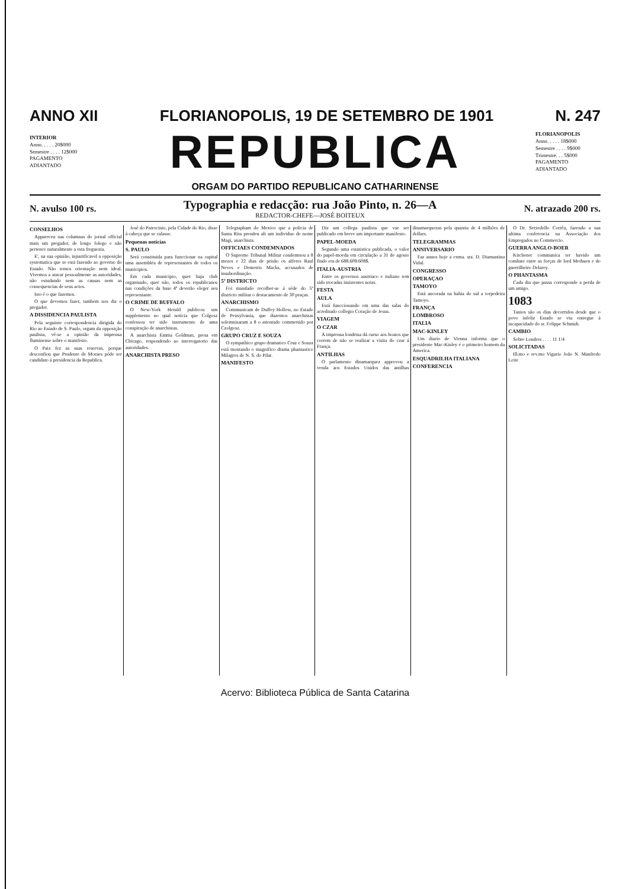ANNO XII FLORIANOPOLIS, 19 DE SETEMBRO DE 1901 N. 247
INTERIOR
Anno. . . . . 20$000
Semestre . . . . 12$000
PAGAMENTO ADIANTADO
REPUBLICA
FLORIANOPOLIS
Anno. . . . . 18$000
Semestre . . . . 9$000
Trimestre. . . 5$000
PAGAMENTO ADIANTADO
ORGAM DO PARTIDO REPUBLICANO CATHARINENSE
N. avulso 100 rs.
Typographia e redacção: rua João Pinto, n. 26—A
REDACTOR-CHEFE—JOSÉ BOITEUX
N. atrazado 200 rs.
CONSELHOS
Appareceu nas columnas do jornal official mais um pregador, de longo folego e não pertence naturalmente a esta freguezia.
E', na sua opinião, injustificavel a opposição systematica que se está fazendo ao governo do Estado. Não temos orientação nem ideal. Vivemos a atacar pessoalmente as autoridades, não estudando nem as causas nem as consequencias de seus actos.
Isto é o que fazemos.
O que devemos fazer, tambem nos diz o pregador.
A DISSIDENCIA PAULISTA
Pela seguinte correspondencia dirigida do Rio ao Estado de S. Paulo, orgam da opposição paulista, vê-se a opinião da imprensa fluminense sobre o manifesto.
O Paiz fez as suas reservas, porque desconfiou que Prudente de Moraes póde ser candidato á presidencia da Republica.
José do Patrocinio, pela Cidade do Rio, disse á cabeça que se calasse.
Pequenas noticias
S. PAULO
Será constituida para funccionar na capital uma assembléa de representantes de todos os municipios.
Em cada municipio, quer haja club organisado, quer não, todos os republicanos nas condições da base 4ª deverão eleger seu representante.
O CRIME DE BUFFALO
O New-York Herald publicou um supplemento no qual noticia que Colgosz confessou ter sido instrumento de uma conspiração de anarchistas.
A anarchista Emma Goldman, presa em Chicago, respondendo ao interrogatorio das autoridades.
ANARCHISTA PRESO
Telegrapham do Mexico que a policia de Santa Rita prendeu ali um individuo de nome Magi, anarchista.
OFFICIAES CONDEMNADOS
O Supremo Tribunal Militar condemnou a 8 mezes e 22 dias de prisão os alferes Raul Neves e Demetrio Macks, accusados de insubordinação.
5º DISTRICTO
Foi mandado recolher-se á séde do 5º districto militar o destacamento de 30 praças.
ANARCHISMO
Communicam de Duffey Hollow, no Estado de Pensylvania, que duzentos anarchistas solemnisaram a 8 o attentado commettido por Czolgosz.
GRUPO CRUZ E SOUZA
O sympathico grupo dramatico Cruz e Souza está montando o magnifico drama phantastico Milagres de N. S. do Pilar.
MANIFESTO
Diz um collega paulista que vae ser publicado em breve um importante manifesto.
PAPEL-MOEDA
Segundo uma estatistica publicada, o valor do papel-moeda em circulação a 31 de agosto findo era de 688.608:608$.
ITALIA-AUSTRIA
Entre os governos austriaco e italiano tem sido trocadas insistentes notas.
FESTA
AULA
Está funccionando em uma das salas do acreditado collegio Coração de Jesus.
VIAGEM
O CZAR
A imprensa londrina dá curso aos boatos que correm de não se realizar a visita do czar á França.
ANTILHAS
O parlamento dinamarquez approvou a venda aos Estados Unidos das antilhas dinamarquezas pela quantia de 4 milhões de dollars.
TELEGRAMMAS
ANNIVERSARIO
Faz annos hoje a exma. sra. D. Diamantina Vidal.
CONGRESSO
OPERAÇAO
TAMOYO
Está ancorada na bahia do sul a torpedeira Tamoyo.
FRANÇA
LOMBROSO
ITALIA
MAC-KINLEY
Um diario de Vienna informa que o presidente Mac-Kinley é o primeiro homem da America.
ESQUADRILHA ITALIANA
CONFERENCIA
O Dr. Serzedello Corrêa, fazendo a sua ultima conferencia na Associação dos Empregados no Commercio.
GUERRA ANGLO-BOER
Kitchener communica ter havido um combate entre as forças de lord Methuen e do guerrilheiro Delarey.
O PHANTASMA
Cada dia que passa corresponde a perda de um amigo.
1083
Tantos são os dias decorridos desde que o povo infeliz Estado se viu entregue á incapacidade do sr. Felippe Schmidt.
CAMBIO
Sobre Londres . . . . 11 1/4
SOLICITADAS
Ill.mo e rev.mo Vigario João N. Manfredo Leite
Acervo: Biblioteca Pública de Santa Catarina